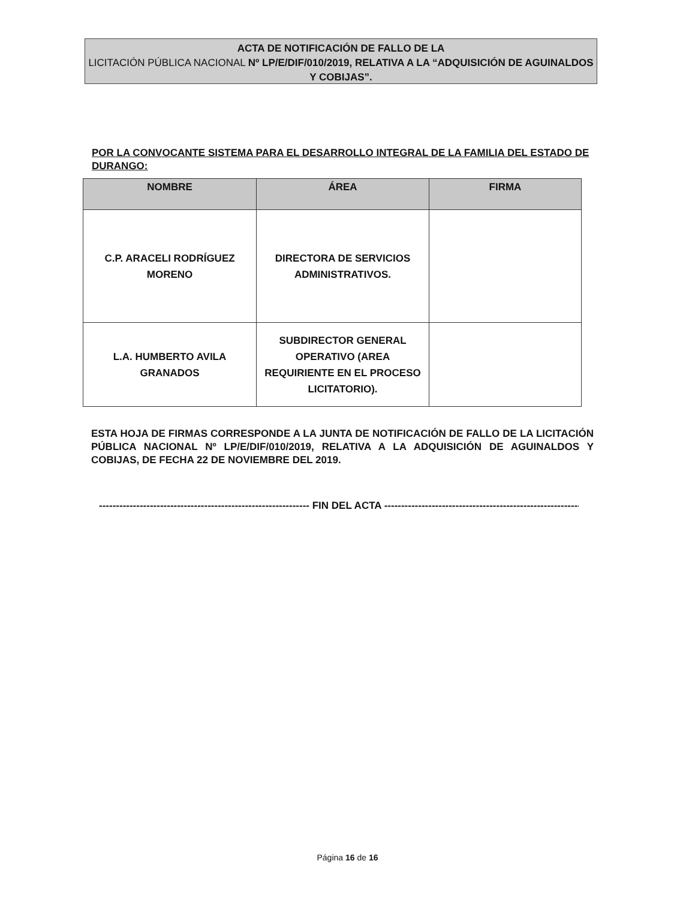ACTA DE NOTIFICACIÓN DE FALLO DE LA
LICITACIÓN PÚBLICA NACIONAL Nº LP/E/DIF/010/2019, RELATIVA A LA “ADQUISICIÓN DE AGUINALDOS Y COBIJAS”.
POR LA CONVOCANTE SISTEMA PARA EL DESARROLLO INTEGRAL DE LA FAMILIA DEL ESTADO DE DURANGO:
| NOMBRE | ÁREA | FIRMA |
| --- | --- | --- |
| C.P. ARACELI RODRÍGUEZ MORENO | DIRECTORA DE SERVICIOS ADMINISTRATIVOS. | |
| L.A. HUMBERTO AVILA GRANADOS | SUBDIRECTOR GENERAL OPERATIVO (AREA REQUIRIENTE EN EL PROCESO LICITATORIO). | |
ESTA HOJA DE FIRMAS CORRESPONDE A LA JUNTA DE NOTIFICACIÓN DE FALLO DE LA LICITACIÓN PÚBLICA NACIONAL Nº LP/E/DIF/010/2019, RELATIVA A LA ADQUISICIÓN DE AGUINALDOS Y COBIJAS, DE FECHA 22 DE NOVIEMBRE DEL 2019.
-------------------------------------------------------------- FIN DEL ACTA --------------------------------------------------------------
Página 16 de 16